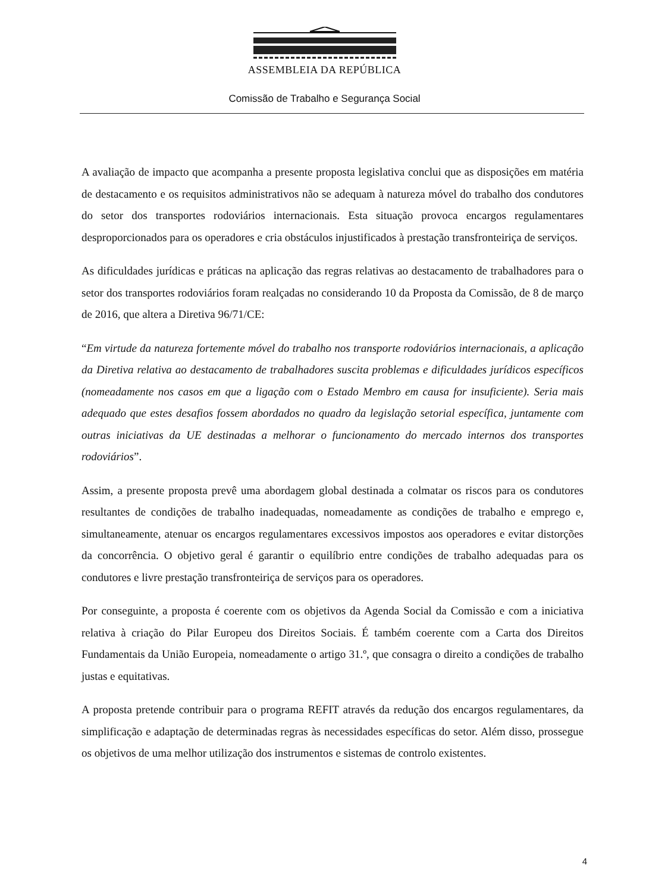ASSEMBLEIA DA REPÚBLICA
Comissão de Trabalho e Segurança Social
A avaliação de impacto que acompanha a presente proposta legislativa conclui que as disposições em matéria de destacamento e os requisitos administrativos não se adequam à natureza móvel do trabalho dos condutores do setor dos transportes rodoviários internacionais. Esta situação provoca encargos regulamentares desproporcionados para os operadores e cria obstáculos injustificados à prestação transfronteiriça de serviços.
As dificuldades jurídicas e práticas na aplicação das regras relativas ao destacamento de trabalhadores para o setor dos transportes rodoviários foram realçadas no considerando 10 da Proposta da Comissão, de 8 de março de 2016, que altera a Diretiva 96/71/CE:
“Em virtude da natureza fortemente móvel do trabalho nos transporte rodoviários internacionais, a aplicação da Diretiva relativa ao destacamento de trabalhadores suscita problemas e dificuldades jurídicos específicos (nomeadamente nos casos em que a ligação com o Estado Membro em causa for insuficiente). Seria mais adequado que estes desafios fossem abordados no quadro da legislação setorial específica, juntamente com outras iniciativas da UE destinadas a melhorar o funcionamento do mercado internos dos transportes rodoviários”.
Assim, a presente proposta prevê uma abordagem global destinada a colmatar os riscos para os condutores resultantes de condições de trabalho inadequadas, nomeadamente as condições de trabalho e emprego e, simultaneamente, atenuar os encargos regulamentares excessivos impostos aos operadores e evitar distorções da concorrência. O objetivo geral é garantir o equilíbrio entre condições de trabalho adequadas para os condutores e livre prestação transfronteiriça de serviços para os operadores.
Por conseguinte, a proposta é coerente com os objetivos da Agenda Social da Comissão e com a iniciativa relativa à criação do Pilar Europeu dos Direitos Sociais. É também coerente com a Carta dos Direitos Fundamentais da União Europeia, nomeadamente o artigo 31.º, que consagra o direito a condições de trabalho justas e equitativas.
A proposta pretende contribuir para o programa REFIT através da redução dos encargos regulamentares, da simplificação e adaptação de determinadas regras às necessidades específicas do setor. Além disso, prossegue os objetivos de uma melhor utilização dos instrumentos e sistemas de controlo existentes.
4